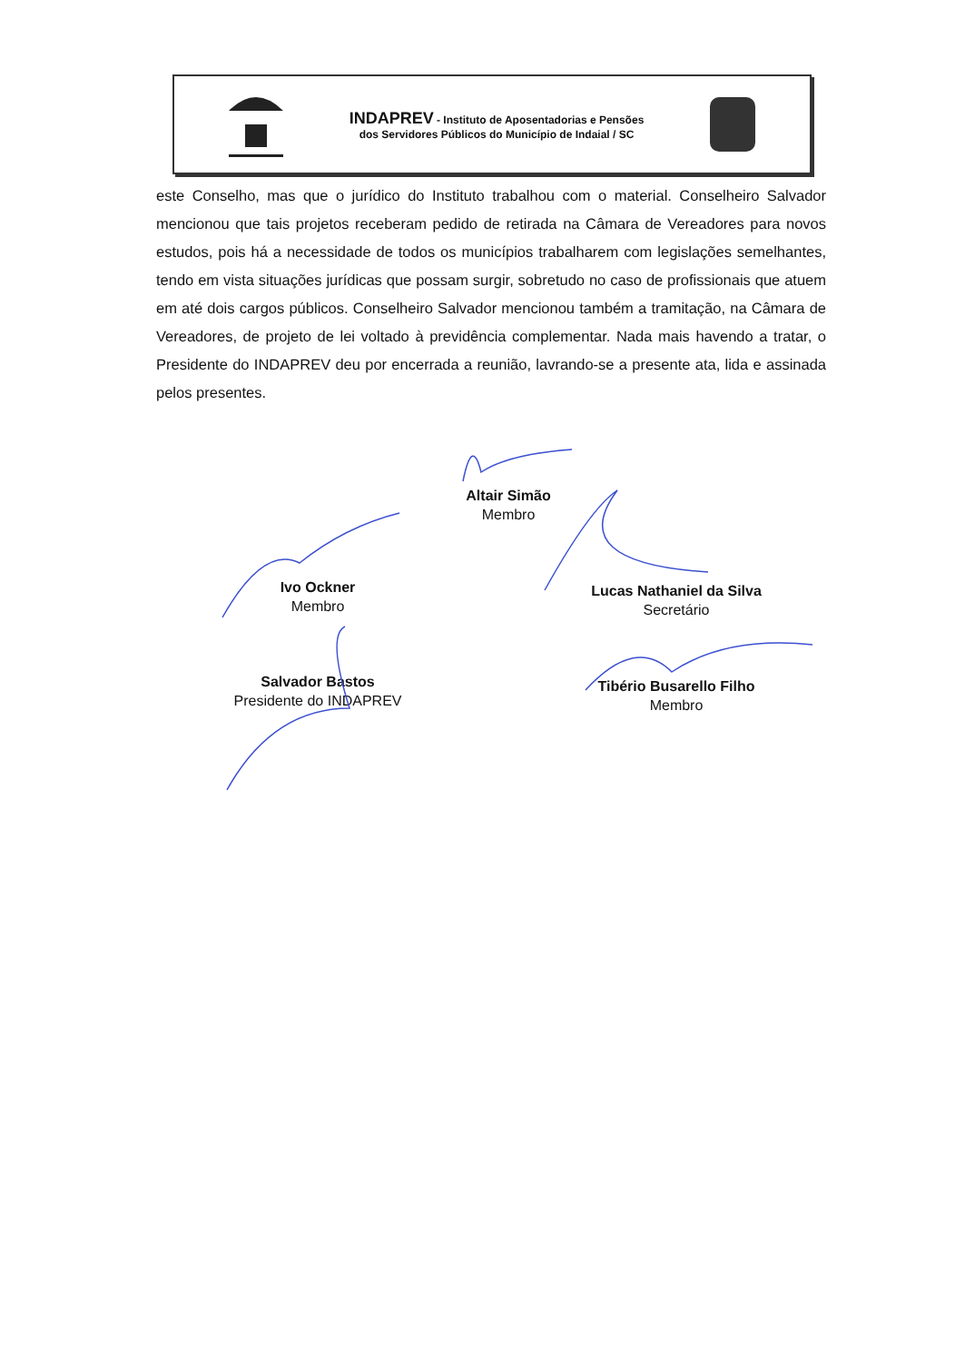INDAPREV - Instituto de Aposentadorias e Pensões
dos Servidores Públicos do Município de Indaial / SC
este Conselho, mas que o jurídico do Instituto trabalhou com o material. Conselheiro Salvador mencionou que tais projetos receberam pedido de retirada na Câmara de Vereadores para novos estudos, pois há a necessidade de todos os municípios trabalharem com legislações semelhantes, tendo em vista situações jurídicas que possam surgir, sobretudo no caso de profissionais que atuem em até dois cargos públicos. Conselheiro Salvador mencionou também a tramitação, na Câmara de Vereadores, de projeto de lei voltado à previdência complementar. Nada mais havendo a tratar, o Presidente do INDAPREV deu por encerrada a reunião, lavrando-se a presente ata, lida e assinada pelos presentes.
Altair Simão
Membro
Ivo Ockner
Membro
Lucas Nathaniel da Silva
Secretário
Salvador Bastos
Presidente do INDAPREV
Tibério Busarello Filho
Membro